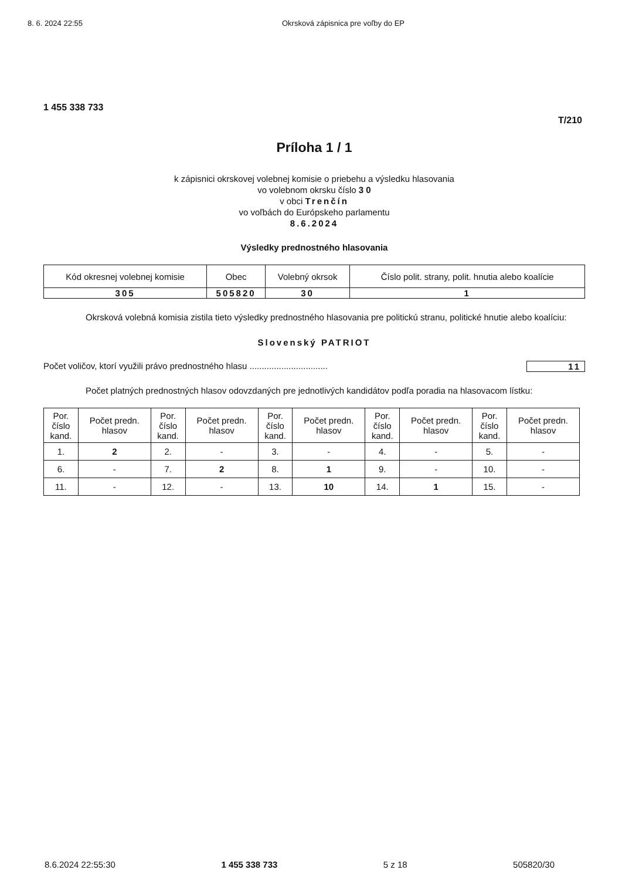8. 6. 2024 22:55 Okrsková zápisnica pre voľby do EP
1 455 338 733
T/210
Príloha 1 / 1
k zápisnici okrskovej volebnej komisie o priebehu a výsledku hlasovania
vo volebnom okrsku číslo 3 0
v obci Trenčín
vo voľbách do Európskeho parlamentu
8.6.2024
Výsledky prednostného hlasovania
| Kód okresnej volebnej komisie | Obec | Volebný okrsok | Číslo polit. strany, polit. hnutia alebo koalície |
| 305 | 505820 | 30 | 1 |
Okrsková volebná komisia zistila tieto výsledky prednostného hlasovania pre politickú stranu, politické hnutie alebo koalíciu:
Slovenský PATRIOT
Počet voličov, ktorí využili právo prednostného hlasu ................................ 11
Počet platných prednostných hlasov odovzdaných pre jednotlivých kandidátov podľa poradia na hlasovacom lístku:
| Por. číslo kand. | Počet predn. hlasov | Por. číslo kand. | Počet predn. hlasov | Por. číslo kand. | Počet predn. hlasov | Por. číslo kand. | Počet predn. hlasov | Por. číslo kand. | Počet predn. hlasov |
| --- | --- | --- | --- | --- | --- | --- | --- | --- | --- |
| 1. | 2 | 2. | - | 3. | - | 4. | - | 5. | - |
| 6. | - | 7. | 2 | 8. | 1 | 9. | - | 10. | - |
| 11. | - | 12. | - | 13. | 10 | 14. | 1 | 15. | - |
8.6.2024 22:55:30 1 455 338 733 5 z 18 505820/30